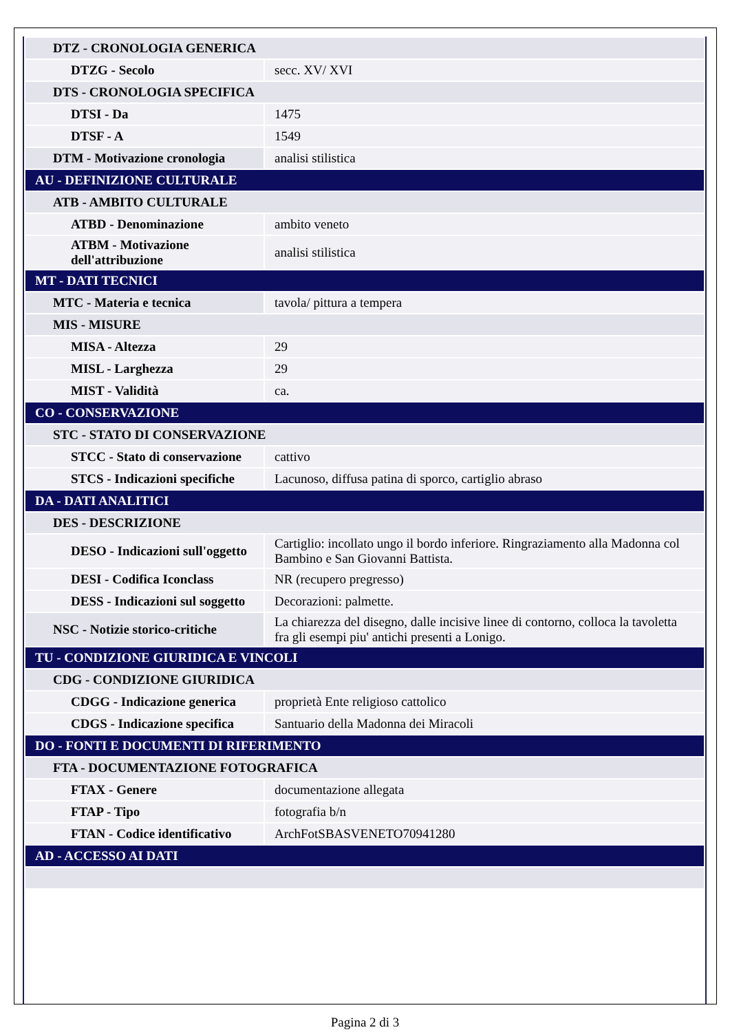| DTZ - CRONOLOGIA GENERICA | |
| DTZG - Secolo | secc. XV/ XVI |
| DTS - CRONOLOGIA SPECIFICA | |
| DTSI - Da | 1475 |
| DTSF - A | 1549 |
| DTM - Motivazione cronologia | analisi stilistica |
| AU - DEFINIZIONE CULTURALE | |
| ATB - AMBITO CULTURALE | |
| ATBD - Denominazione | ambito veneto |
| ATBM - Motivazione dell'attribuzione | analisi stilistica |
| MT - DATI TECNICI | |
| MTC - Materia e tecnica | tavola/ pittura a tempera |
| MIS - MISURE | |
| MISA - Altezza | 29 |
| MISL - Larghezza | 29 |
| MIST - Validità | ca. |
| CO - CONSERVAZIONE | |
| STC - STATO DI CONSERVAZIONE | |
| STCC - Stato di conservazione | cattivo |
| STCS - Indicazioni specifiche | Lacunoso, diffusa patina di sporco, cartiglio abraso |
| DA - DATI ANALITICI | |
| DES - DESCRIZIONE | |
| DESO - Indicazioni sull'oggetto | Cartiglio: incollato ungo il bordo inferiore. Ringraziamento alla Madonna col Bambino e San Giovanni Battista. |
| DESI - Codifica Iconclass | NR (recupero pregresso) |
| DESS - Indicazioni sul soggetto | Decorazioni: palmette. |
| NSC - Notizie storico-critiche | La chiarezza del disegno, dalle incisive linee di contorno, colloca la tavoletta fra gli esempi piu' antichi presenti a Lonigo. |
| TU - CONDIZIONE GIURIDICA E VINCOLI | |
| CDG - CONDIZIONE GIURIDICA | |
| CDGG - Indicazione generica | proprietà Ente religioso cattolico |
| CDGS - Indicazione specifica | Santuario della Madonna dei Miracoli |
| DO - FONTI E DOCUMENTI DI RIFERIMENTO | |
| FTA - DOCUMENTAZIONE FOTOGRAFICA | |
| FTAX - Genere | documentazione allegata |
| FTAP - Tipo | fotografia b/n |
| FTAN - Codice identificativo | ArchFotSBASVENETO70941280 |
| AD - ACCESSO AI DATI | |
Pagina 2 di 3